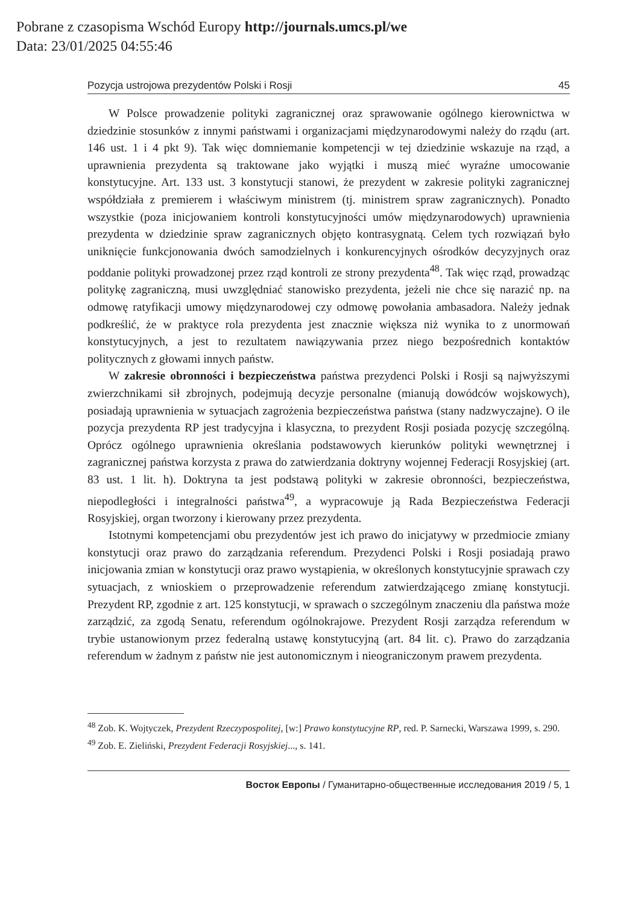Pobrane z czasopisma Wschód Europy http://journals.umcs.pl/we
Data: 23/01/2025 04:55:46
Pozycja ustrojowa prezydentów Polski i Rosji 45
W Polsce prowadzenie polityki zagranicznej oraz sprawowanie ogólnego kierownictwa w dziedzinie stosunków z innymi państwami i organizacjami międzynarodowymi należy do rządu (art. 146 ust. 1 i 4 pkt 9). Tak więc domniemanie kompetencji w tej dziedzinie wskazuje na rząd, a uprawnienia prezydenta są traktowane jako wyjątki i muszą mieć wyraźne umocowanie konstytucyjne. Art. 133 ust. 3 konstytucji stanowi, że prezydent w zakresie polityki zagranicznej współdziała z premierem i właściwym ministrem (tj. ministrem spraw zagranicznych). Ponadto wszystkie (poza inicjowaniem kontroli konstytucyjności umów międzynarodowych) uprawnienia prezydenta w dziedzinie spraw zagranicznych objęto kontrasygnatą. Celem tych rozwiązań było uniknięcie funkcjonowania dwóch samodzielnych i konkurencyjnych ośrodków decyzyjnych oraz poddanie polityki prowadzonej przez rząd kontroli ze strony prezydenta<sup>48</sup>. Tak więc rząd, prowadząc politykę zagraniczną, musi uwzględniać stanowisko prezydenta, jeżeli nie chce się narazić np. na odmowę ratyfikacji umowy międzynarodowej czy odmowę powołania ambasadora. Należy jednak podkreślić, że w praktyce rola prezydenta jest znacznie większa niż wynika to z unormowań konstytucyjnych, a jest to rezultatem nawiązywania przez niego bezpośrednich kontaktów politycznych z głowami innych państw.
W zakresie obronności i bezpieczeństwa państwa prezydenci Polski i Rosji są najwyższymi zwierzchnikami sił zbrojnych, podejmują decyzje personalne (mianują dowódców wojskowych), posiadają uprawnienia w sytuacjach zagrożenia bezpieczeństwa państwa (stany nadzwyczajne). O ile pozycja prezydenta RP jest tradycyjna i klasyczna, to prezydent Rosji posiada pozycję szczególną. Oprócz ogólnego uprawnienia określania podstawowych kierunków polityki wewnętrznej i zagranicznej państwa korzysta z prawa do zatwierdzania doktryny wojennej Federacji Rosyjskiej (art. 83 ust. 1 lit. h). Doktryna ta jest podstawą polityki w zakresie obronności, bezpieczeństwa, niepodległości i integralności państwa<sup>49</sup>, a wypracowuje ją Rada Bezpieczeństwa Federacji Rosyjskiej, organ tworzony i kierowany przez prezydenta.
Istotnymi kompetencjami obu prezydentów jest ich prawo do inicjatywy w przedmiocie zmiany konstytucji oraz prawo do zarządzania referendum. Prezydenci Polski i Rosji posiadają prawo inicjowania zmian w konstytucji oraz prawo wystąpienia, w określonych konstytucyjnie sprawach czy sytuacjach, z wnioskiem o przeprowadzenie referendum zatwierdzającego zmianę konstytucji. Prezydent RP, zgodnie z art. 125 konstytucji, w sprawach o szczególnym znaczeniu dla państwa może zarządzić, za zgodą Senatu, referendum ogólnokrajowe. Prezydent Rosji zarządza referendum w trybie ustanowionym przez federalną ustawę konstytucyjną (art. 84 lit. c). Prawo do zarządzania referendum w żadnym z państw nie jest autonomicznym i nieograniczonym prawem prezydenta.
<sup>48</sup> Zob. K. Wojtyczek, Prezydent Rzeczypospolitej, [w:] Prawo konstytucyjne RP, red. P. Sarnecki, Warszawa 1999, s. 290.
<sup>49</sup> Zob. E. Zieliński, Prezydent Federacji Rosyjskiej..., s. 141.
Восток Европы / Гуманитарно-общественные исследования 2019 / 5, 1